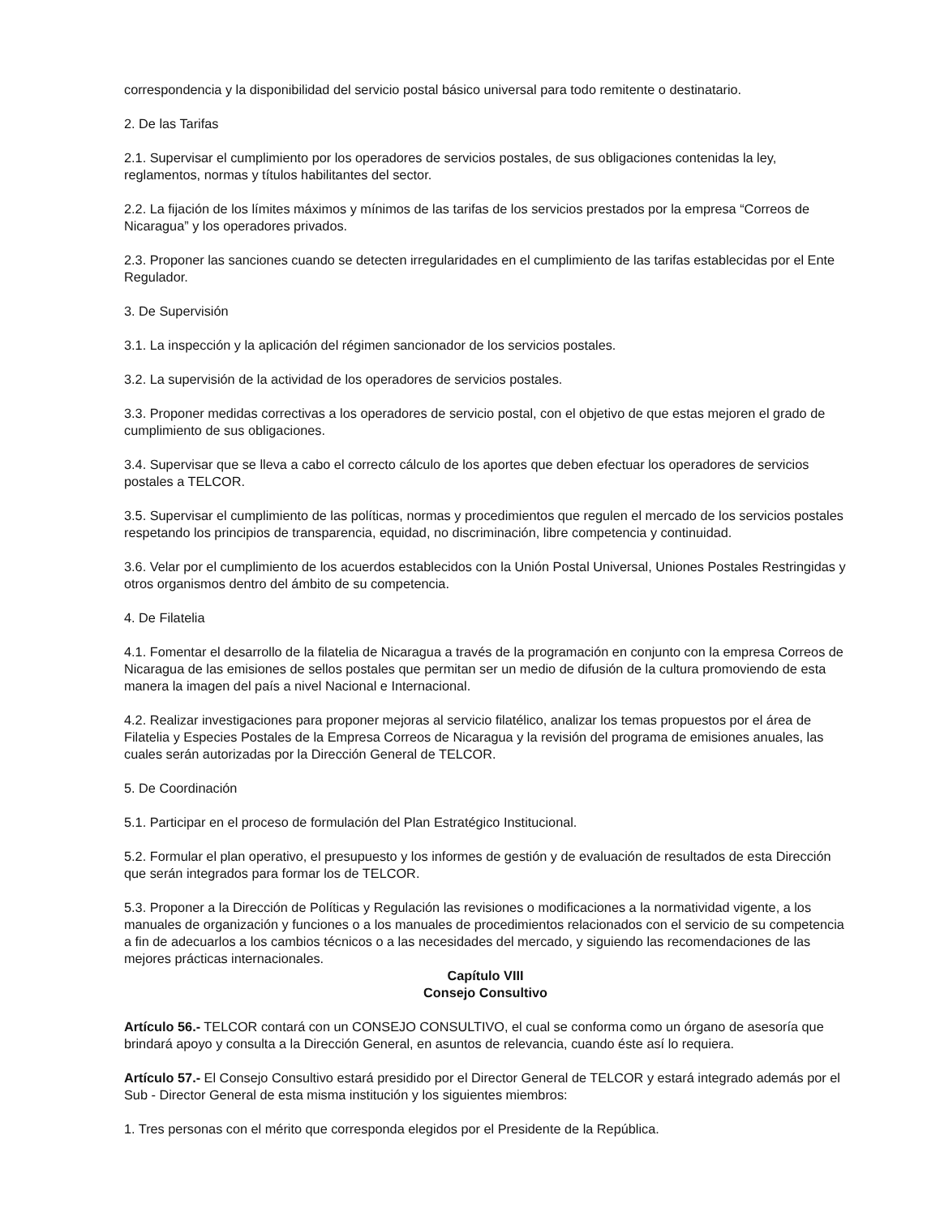correspondencia y la disponibilidad del servicio postal básico universal para todo remitente o destinatario.
2. De las Tarifas
2.1. Supervisar el cumplimiento por los operadores de servicios postales, de sus obligaciones contenidas la ley, reglamentos, normas y títulos habilitantes del sector.
2.2. La fijación de los límites máximos y mínimos de las tarifas de los servicios prestados por la empresa “Correos de Nicaragua” y los operadores privados.
2.3. Proponer las sanciones cuando se detecten irregularidades en el cumplimiento de las tarifas establecidas por el Ente Regulador.
3. De Supervisión
3.1. La inspección y la aplicación del régimen sancionador de los servicios postales.
3.2. La supervisión de la actividad de los operadores de servicios postales.
3.3. Proponer medidas correctivas a los operadores de servicio postal, con el objetivo de que estas mejoren el grado de cumplimiento de sus obligaciones.
3.4. Supervisar que se lleva a cabo el correcto cálculo de los aportes que deben efectuar los operadores de servicios postales a TELCOR.
3.5. Supervisar el cumplimiento de las políticas, normas y procedimientos que regulen el mercado de los servicios postales respetando los principios de transparencia, equidad, no discriminación, libre competencia y continuidad.
3.6. Velar por el cumplimiento de los acuerdos establecidos con la Unión Postal Universal, Uniones Postales Restringidas y otros organismos dentro del ámbito de su competencia.
4. De Filatelia
4.1. Fomentar el desarrollo de la filatelia de Nicaragua a través de la programación en conjunto con la empresa Correos de Nicaragua de las emisiones de sellos postales que permitan ser un medio de difusión de la cultura promoviendo de esta manera la imagen del país a nivel Nacional e Internacional.
4.2. Realizar investigaciones para proponer mejoras al servicio filatélico, analizar los temas propuestos por el área de Filatelia y Especies Postales de la Empresa Correos de Nicaragua y la revisión del programa de emisiones anuales, las cuales serán autorizadas por la Dirección General de TELCOR.
5. De Coordinación
5.1. Participar en el proceso de formulación del Plan Estratégico Institucional.
5.2. Formular el plan operativo, el presupuesto y los informes de gestión y de evaluación de resultados de esta Dirección que serán integrados para formar los de TELCOR.
5.3. Proponer a la Dirección de Políticas y Regulación las revisiones o modificaciones a la normatividad vigente, a los manuales de organización y funciones o a los manuales de procedimientos relacionados con el servicio de su competencia a fin de adecuarlos a los cambios técnicos o a las necesidades del mercado, y siguiendo las recomendaciones de las mejores prácticas internacionales.
Capítulo VIII
Consejo Consultivo
Artículo 56.- TELCOR contará con un CONSEJO CONSULTIVO, el cual se conforma como un órgano de asesoría que brindará apoyo y consulta a la Dirección General, en asuntos de relevancia, cuando éste así lo requiera.
Artículo 57.- El Consejo Consultivo estará presidido por el Director General de TELCOR y estará integrado además por el Sub - Director General de esta misma institución y los siguientes miembros:
1. Tres personas con el mérito que corresponda elegidos por el Presidente de la República.